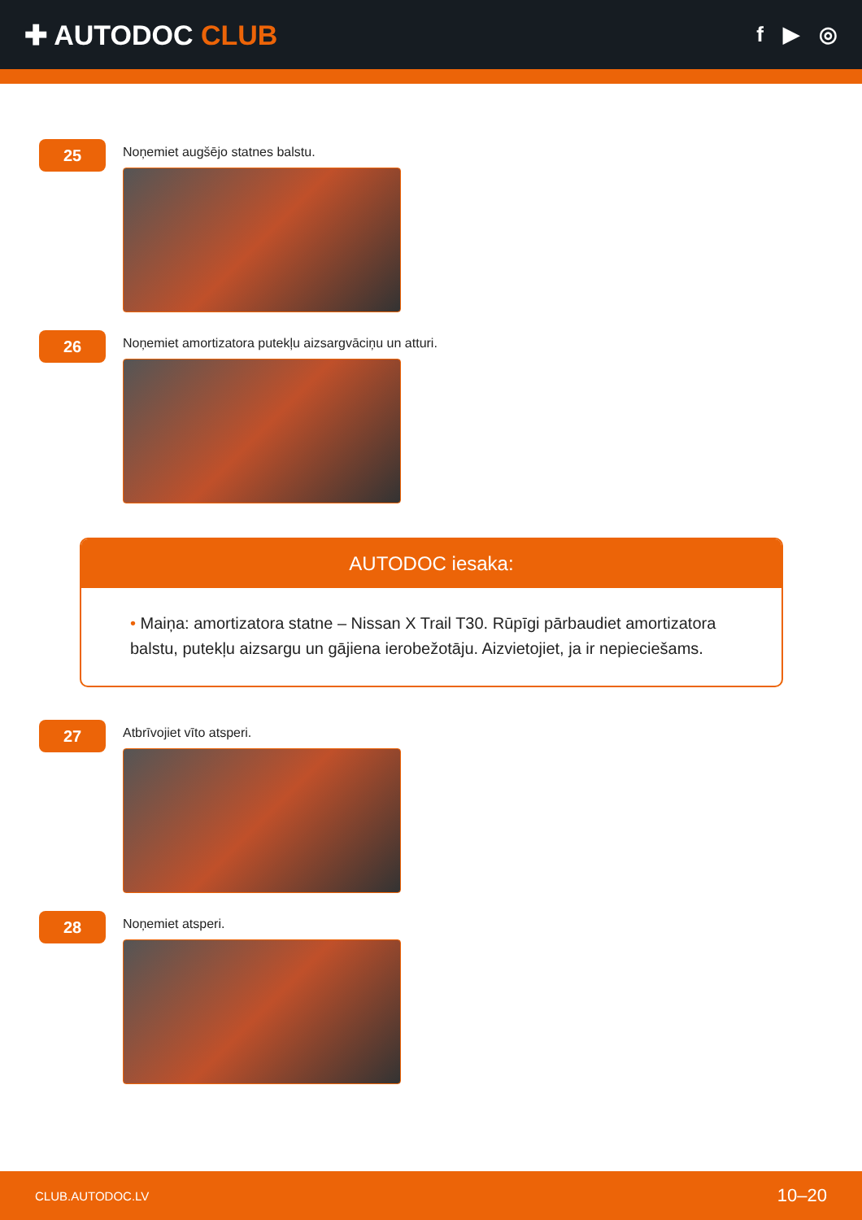✚ AUTODOC CLUB
f ▶ ◎
25
Noņemiet augšējo statnes balstu.
26
Noņemiet amortizatora putekļu aizsargvāciņu un atturi.
AUTODOC iesaka:
• Maiņa: amortizatora statne – Nissan X Trail T30. Rūpīgi pārbaudiet amortizatora balstu, putekļu aizsargu un gājiena ierobežotāju. Aizvietojiet, ja ir nepieciešams.
27
Atbrīvojiet vīto atsperi.
28
Noņemiet atsperi.
CLUB.AUTODOC.LV 10–20